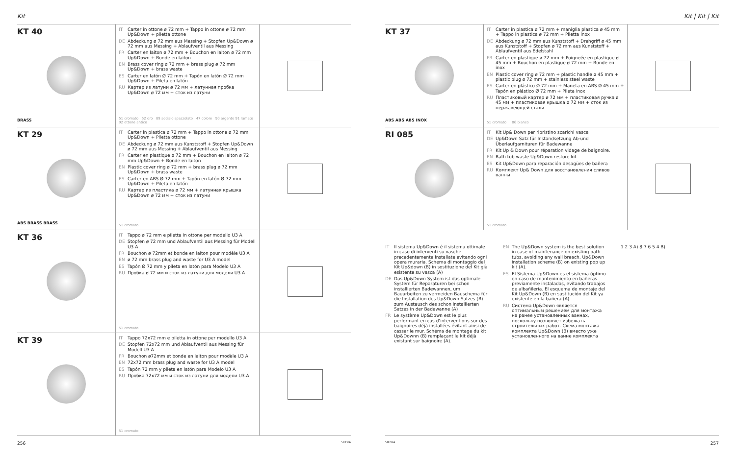Kit
KT 40
BRASS
IT Carter in ottone ø 72 mm + Tappo in ottone ø 72 mm Up&Down + piletta ottone
DE Abdeckung ø 72 mm aus Messing + Stopfen Up&Down ø 72 mm aus Messing + Ablaufventil aus Messing
FR Carter en laiton ø 72 mm + Bouchon en laiton ø 72 mm Up&Down + Bonde en laiton
EN Brass cover ring ø 72 mm + brass plug ø 72 mm Up&Down + brass waste
ES Carter en latón Ø 72 mm + Tapón en latón Ø 72 mm Up&Down + Pileta en latón
RU Картер из латуни ø 72 мм + латунная пробка Up&Down ø 72 мм + сток из латуни
51 cromato 52 oro 89 acciaio spazzolato 47 colore 90 argento 91 ramato 92 ottone antico
KT 29
ABS BRASS BRASS
IT Carter in plastica ø 72 mm + Tappo in ottone ø 72 mm Up&Down + Piletta ottone
DE Abdeckung ø 72 mm aus Kunststoff + Stopfen Up&Down ø 72 mm aus Messing + Ablaufventil aus Messing
FR Carter en plastique ø 72 mm + Bouchon en laiton ø 72 mm Up&Down + Bonde en laiton
EN Plastic cover ring ø 72 mm + brass plug ø 72 mm Up&Down + brass waste
ES Carter en ABS Ø 72 mm + Tapón en latón Ø 72 mm Up&Down + Pileta en latón
RU Картер из пластика ø 72 мм + латунная крышка Up&Down ø 72 мм + сток из латуни
51 cromato
KT 36
IT Tappo ø 72 mm e piletta in ottone per modello U3 A
DE Stopfen ø 72 mm und Ablaufventil aus Messing für Modell U3 A
FR Bouchon ø 72mm et bonde en laiton pour modèle U3 A
EN ø 72 mm brass plug and waste for U3 A model
ES Tapón Ø 72 mm y pileta en latón para Modelo U3 A
RU Пробка ø 72 мм и сток из латуни для модели U3.A
51 cromato
KT 39
IT Tappo 72x72 mm e piletta in ottone per modello U3 A
DE Stopfen 72x72 mm und Ablaufventil aus Messing für Modell U3 A
FR Bouchon ø72mm et bonde en laiton pour modèle U3 A
EN 72x72 mm brass plug and waste for U3 A model
ES Tapón 72 mm y pileta en latón para Modelo U3 A
RU Пробка 72x72 мм и сток из латуни для модели U3.A
51 cromato
256 SILFRA
Kit | Kit | Kit
KT 37
ABS ABS ABS INOX
IT Carter in plastica ø 72 mm + maniglia plastica ø 45 mm + Tappo in plastica ø 72 mm + Piletta inox
DE Abdeckung ø 72 mm aus Kunststoff + Drehgriff ø 45 mm aus Kunststoff + Stopfen ø 72 mm aus Kunststoff + Ablaufventil aus Edelstahl
FR Carter en plastique ø 72 mm + Poigneée en plastique ø 45 mm + Bouchon en plastique ø 72 mm + Bonde en inox
EN Plastic cover ring ø 72 mm + plastic handle ø 45 mm + plastic plug ø 72 mm + stainless steel waste
ES Carter en plástico Ø 72 mm + Maneta en ABS Ø 45 mm + Tapón en plástico Ø 72 mm + Pileta inox
RU Пластиковый картер ø 72 мм + пластиковая ручка ø 45 мм + пластиковая крышка ø 72 мм + сток из нержавеющей стали
51 cromato 06 bianco
RI 085
IT Kit Up& Down per ripristino scarichi vasca
DE Up&Down Satz für Instandsetzung Ab-und Überlaufgarnituren für Badewanne
FR Kit Up & Down pour réparation vidage de baignoire.
EN Bath tub waste Up&Down restore kit
ES Kit Up&Down para reparación desagües de bañera
RU Комплект Up& Down для восстановления сливов ванны
51 cromato
IT Il sistema Up&Down é il sistema ottimale in caso di interventi su vasche precedentemente installate evitando ogni opera muraria. Schema di montaggio del Kit Up&down (B) in sostituzione del Kit già esistente su vasca (A)
DE Das Up&Down System ist das optimale System für Reparaturen bei schon installierten Badewannen, um Bauarbeiten zu vermeiden Bauschema für die Installation des Up&Down Satzes (B) zum Austausch des schon installierten Satzes in der Badewanne (A)
FR Le système Up&Down est le plus performant en cas d’interventions sur des baignoires déjà installées évitant ainsi de casser le mur. Schéma de montage du kit Up&Downn (B) remplaçant le kit déjà existant sur baignoire (A).
EN The Up&Down system is the best solution in case of maintenance on existing bath tubs, avoiding any wall breach. Up&Down installation scheme (B) on existing pop up kit (A).
ES El Sistema Up&Down es el sistema óptimo en caso de mantenimiento en bañeras previamente instaladas, evitando trabajos de albañilería. El esquema de montaje del Kit Up&Down (B) en sustitución del Kit ya existente en la bañera (A).
RU Система Up&Down является оптимальным решением для монтажа на ранее установленных ваннах, поскольку позволяет избежать строительных работ. Схема монтажа комплекта Up&Down (B) вместо уже установленного на ванне комплекта
1 2 3 A) 8 7 6 5 4 B)
SILFRA 257